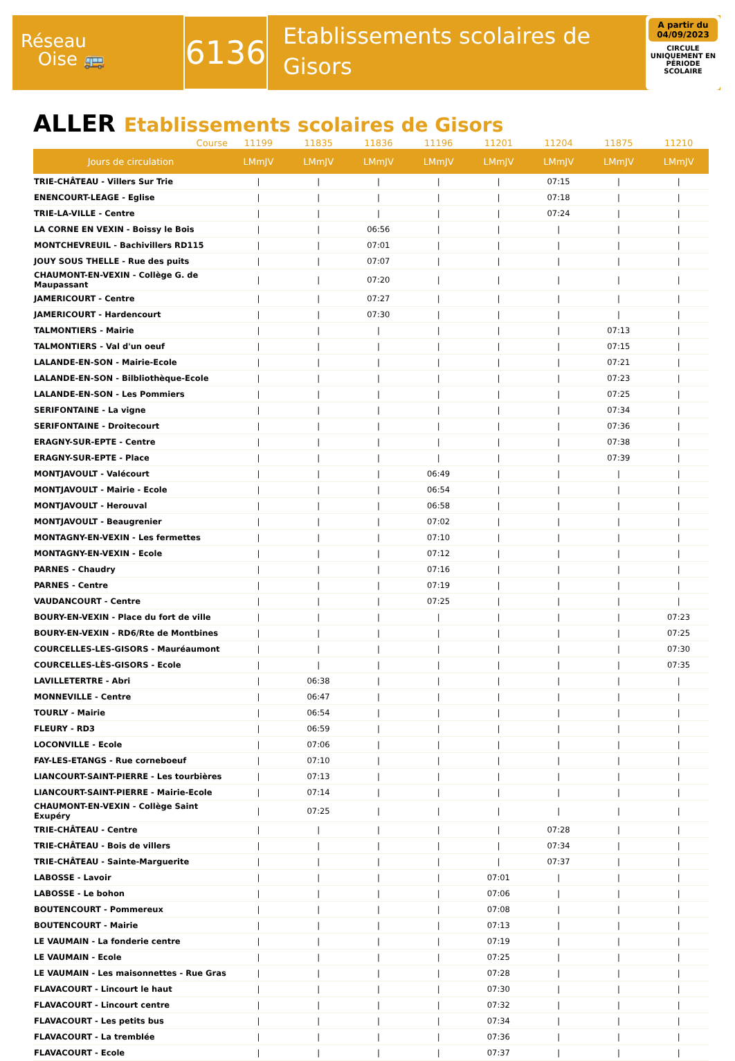Réseau
Oise 🚌
6136
Etablissements scolaires de Gisors
A partir du 04/09/2023
CIRCULE UNIQUEMENT EN PÉRIODE SCOLAIRE
ALLER Etablissements scolaires de Gisors
| Course | 11199 | 11835 | 11836 | 11196 | 11201 | 11204 | 11875 | 11210 |
| --- | --- | --- | --- | --- | --- | --- | --- | --- |
| Jours de circulation | LMmJV | LMmJV | LMmJV | LMmJV | LMmJV | LMmJV | LMmJV | LMmJV |
| TRIE-CHÂTEAU - Villers Sur Trie | / | / | / | / | / | 07:15 | / | / |
| ENENCOURT-LEAGE - Eglise | / | / | / | / | / | 07:18 | / | / |
| TRIE-LA-VILLE - Centre | / | / | / | / | / | 07:24 | / | / |
| LA CORNE EN VEXIN - Boissy le Bois | / | / | 06:56 | / | / | / | / | / |
| MONTCHEVREUIL - Bachivillers RD115 | / | / | 07:01 | / | / | / | / | / |
| JOUY SOUS THELLE - Rue des puits | / | / | 07:07 | / | / | / | / | / |
| CHAUMONT-EN-VEXIN - Collège G. de Maupassant | / | / | 07:20 | / | / | / | / | / |
| JAMERICOURT - Centre | / | / | 07:27 | / | / | / | / | / |
| JAMERICOURT - Hardencourt | / | / | 07:30 | / | / | / | / | / |
| TALMONTIERS - Mairie | / | / | / | / | / | / | 07:13 | / |
| TALMONTIERS - Val d'un oeuf | / | / | / | / | / | / | 07:15 | / |
| LALANDE-EN-SON - Mairie-Ecole | / | / | / | / | / | / | 07:21 | / |
| LALANDE-EN-SON - Bilbliothèque-Ecole | / | / | / | / | / | / | 07:23 | / |
| LALANDE-EN-SON - Les Pommiers | / | / | / | / | / | / | 07:25 | / |
| SERIFONTAINE - La vigne | / | / | / | / | / | / | 07:34 | / |
| SERIFONTAINE - Droitecourt | / | / | / | / | / | / | 07:36 | / |
| ERAGNY-SUR-EPTE - Centre | / | / | / | / | / | / | 07:38 | / |
| ERAGNY-SUR-EPTE - Place | / | / | / | / | / | / | 07:39 | / |
| MONTJAVOULT - Valécourt | / | / | / | 06:49 | / | / | / | / |
| MONTJAVOULT - Mairie - Ecole | / | / | / | 06:54 | / | / | / | / |
| MONTJAVOULT - Herouval | / | / | / | 06:58 | / | / | / | / |
| MONTJAVOULT - Beaugrenier | / | / | / | 07:02 | / | / | / | / |
| MONTAGNY-EN-VEXIN - Les fermettes | / | / | / | 07:10 | / | / | / | / |
| MONTAGNY-EN-VEXIN - Ecole | / | / | / | 07:12 | / | / | / | / |
| PARNES - Chaudry | / | / | / | 07:16 | / | / | / | / |
| PARNES - Centre | / | / | / | 07:19 | / | / | / | / |
| VAUDANCOURT - Centre | / | / | / | 07:25 | / | / | / | / |
| BOURY-EN-VEXIN - Place du fort de ville | / | / | / | / | / | / | / | 07:23 |
| BOURY-EN-VEXIN - RD6/Rte de Montbines | / | / | / | / | / | / | / | 07:25 |
| COURCELLES-LES-GISORS - Mauréaumont | / | / | / | / | / | / | / | 07:30 |
| COURCELLES-LÈS-GISORS - Ecole | / | / | / | / | / | / | / | 07:35 |
| LAVILLETERTRE - Abri | / | 06:38 | / | / | / | / | / | / |
| MONNEVILLE - Centre | / | 06:47 | / | / | / | / | / | / |
| TOURLY - Mairie | / | 06:54 | / | / | / | / | / | / |
| FLEURY - RD3 | / | 06:59 | / | / | / | / | / | / |
| LOCONVILLE - Ecole | / | 07:06 | / | / | / | / | / | / |
| FAY-LES-ETANGS - Rue corneboeuf | / | 07:10 | / | / | / | / | / | / |
| LIANCOURT-SAINT-PIERRE - Les tourbières | / | 07:13 | / | / | / | / | / | / |
| LIANCOURT-SAINT-PIERRE - Mairie-Ecole | / | 07:14 | / | / | / | / | / | / |
| CHAUMONT-EN-VEXIN - Collège Saint Exupéry | / | 07:25 | / | / | / | / | / | / |
| TRIE-CHÂTEAU - Centre | / | / | / | / | / | 07:28 | / | / |
| TRIE-CHÂTEAU - Bois de villers | / | / | / | / | / | 07:34 | / | / |
| TRIE-CHÂTEAU - Sainte-Marguerite | / | / | / | / | / | 07:37 | / | / |
| LABOSSE - Lavoir | / | / | / | / | 07:01 | / | / | / |
| LABOSSE - Le bohon | / | / | / | / | 07:06 | / | / | / |
| BOUTENCOURT - Pommereux | / | / | / | / | 07:08 | / | / | / |
| BOUTENCOURT - Mairie | / | / | / | / | 07:13 | / | / | / |
| LE VAUMAIN - La fonderie centre | / | / | / | / | 07:19 | / | / | / |
| LE VAUMAIN - Ecole | / | / | / | / | 07:25 | / | / | / |
| LE VAUMAIN - Les maisonnettes - Rue Gras | / | / | / | / | 07:28 | / | / | / |
| FLAVACOURT - Lincourt le haut | / | / | / | / | 07:30 | / | / | / |
| FLAVACOURT - Lincourt centre | / | / | / | / | 07:32 | / | / | / |
| FLAVACOURT - Les petits bus | / | / | / | / | 07:34 | / | / | / |
| FLAVACOURT - La tremblée | / | / | / | / | 07:36 | / | / | / |
| FLAVACOURT - Ecole | / | / | / | / | 07:37 | / | / | / |